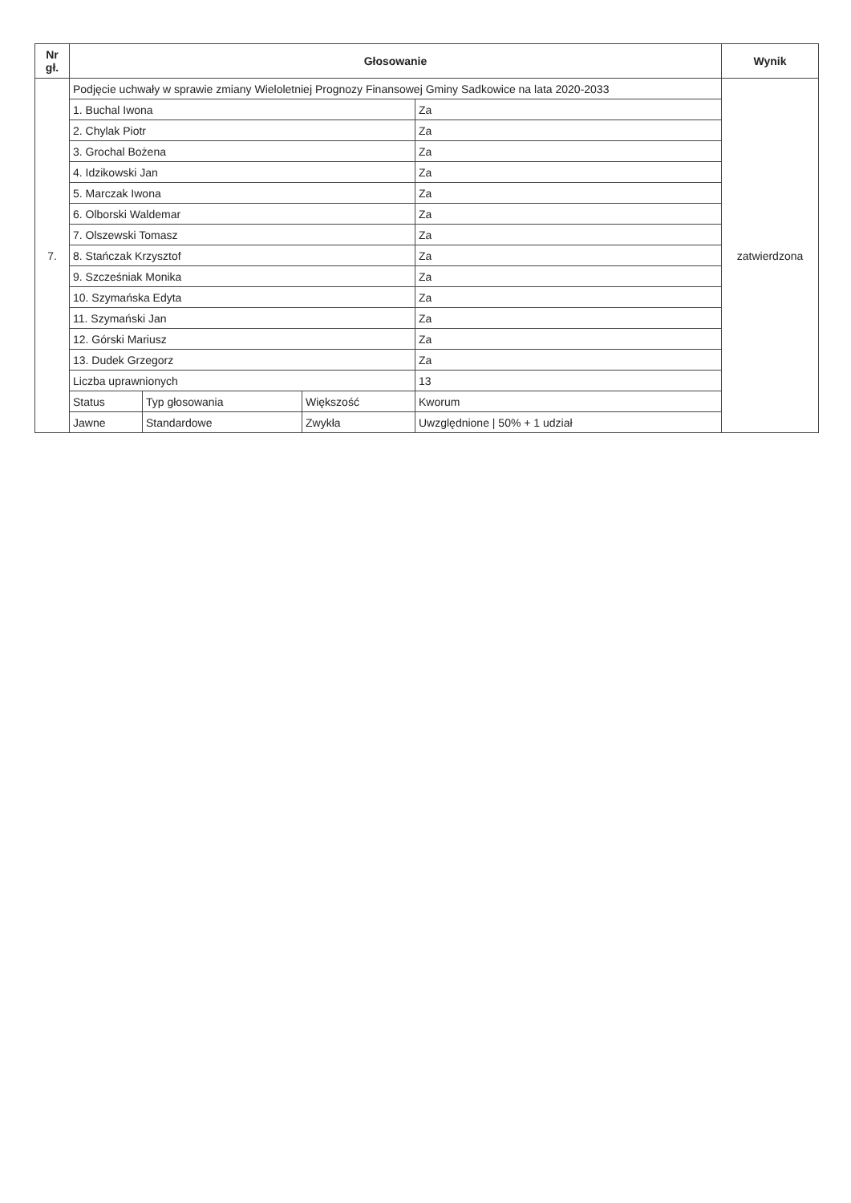| Nr gł. | Głosowanie | | | | Wynik |
| --- | --- | --- | --- | --- | --- |
| 7. | Podjęcie uchwały w sprawie zmiany Wieloletniej Prognozy Finansowej Gminy Sadkowice na lata 2020-2033 | | | | zatwierdzona |
| | 1. Buchal Iwona | | | Za | |
| | 2. Chylak Piotr | | | Za | |
| | 3. Grochal Bożena | | | Za | |
| | 4. Idzikowski Jan | | | Za | |
| | 5. Marczak Iwona | | | Za | |
| | 6. Olborski Waldemar | | | Za | |
| | 7. Olszewski Tomasz | | | Za | |
| | 8. Stańczak Krzysztof | | | Za | |
| | 9. Szcześniak Monika | | | Za | |
| | 10. Szymańska Edyta | | | Za | |
| | 11. Szymański Jan | | | Za | |
| | 12. Górski Mariusz | | | Za | |
| | 13. Dudek Grzegorz | | | Za | |
| | Liczba uprawnionych | | | 13 | |
| | Status | Typ głosowania | Większość | Kworum | |
| | Jawne | Standardowe | Zwykła | Uwzględnione / 50% + 1 udział | |